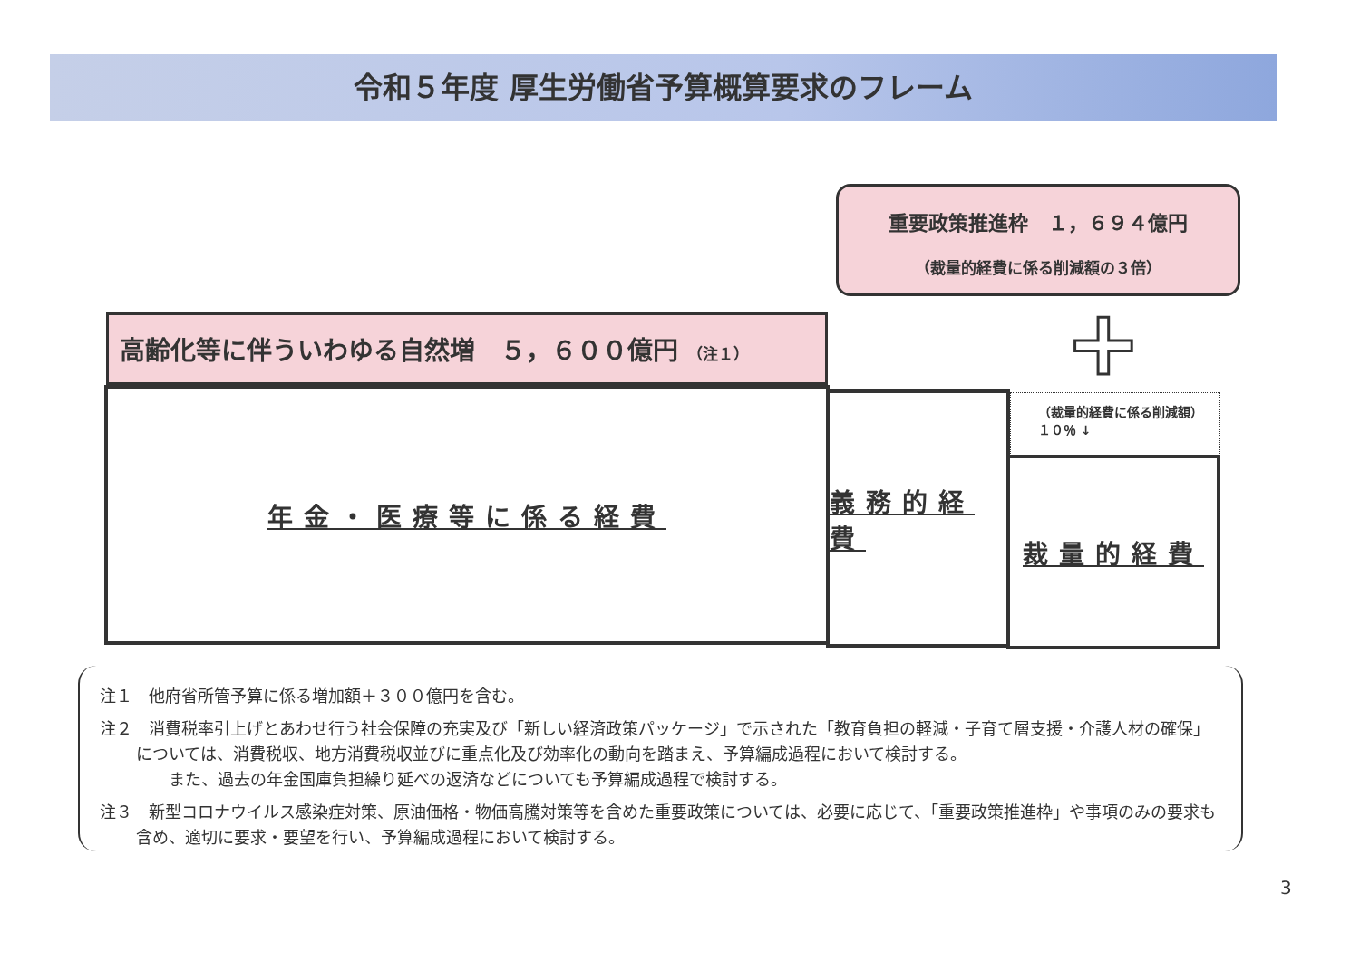令和５年度 厚生労働省予算概算要求のフレーム
重要政策推進枠　１，６９４億円
（裁量的経費に係る削減額の３倍）
+
高齢化等に伴ういわゆる自然増　５，６００億円 （注１）
年金・医療等に係る経費 義務的経費
（裁量的経費に係る削減額）
１０％ ↓
裁量的経費
注１　他府省所管予算に係る増加額＋３００億円を含む。
注２　消費税率引上げとあわせ行う社会保障の充実及び「新しい経済政策パッケージ」で示された「教育負担の軽減・子育て層支援・介護人材の確保」については、消費税収、地方消費税収並びに重点化及び効率化の動向を踏まえ、予算編成過程において検討する。
　　また、過去の年金国庫負担繰り延べの返済などについても予算編成過程で検討する。
注３　新型コロナウイルス感染症対策、原油価格・物価高騰対策等を含めた重要政策については、必要に応じて、「重要政策推進枠」や事項のみの要求も含め、適切に要求・要望を行い、予算編成過程において検討する。
3